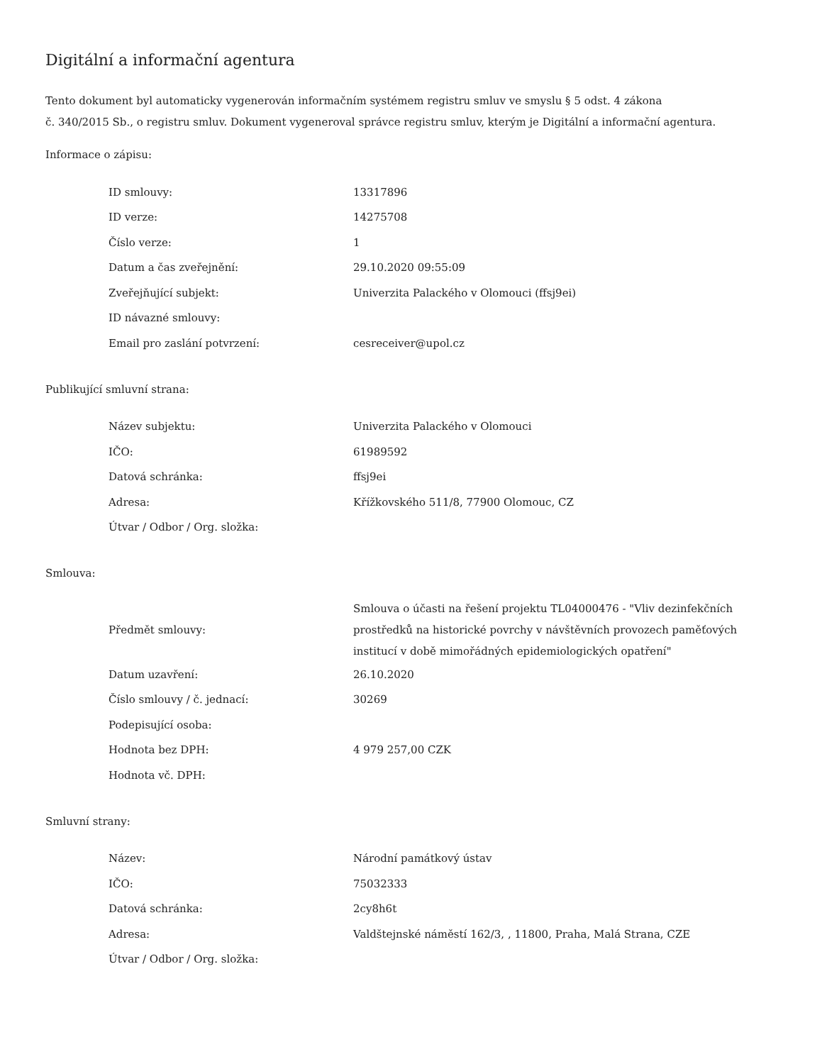Digitální a informační agentura
Tento dokument byl automaticky vygenerován informačním systémem registru smluv ve smyslu § 5 odst. 4 zákona
č. 340/2015 Sb., o registru smluv. Dokument vygeneroval správce registru smluv, kterým je Digitální a informační agentura.
Informace o zápisu:
| ID smlouvy: | 13317896 |
| ID verze: | 14275708 |
| Číslo verze: | 1 |
| Datum a čas zveřejnění: | 29.10.2020 09:55:09 |
| Zveřejňující subjekt: | Univerzita Palackého v Olomouci (ffsj9ei) |
| ID návazné smlouvy: | |
| Email pro zaslání potvrzení: | cesreceiver@upol.cz |
Publikující smluvní strana:
| Název subjektu: | Univerzita Palackého v Olomouci |
| IČO: | 61989592 |
| Datová schránka: | ffsj9ei |
| Adresa: | Křížkovského 511/8, 77900 Olomouc, CZ |
| Útvar / Odbor / Org. složka: | |
Smlouva:
| Předmět smlouvy: | Smlouva o účasti na řešení projektu TL04000476 - "Vliv dezinfekčních prostředků na historické povrchy v návštěvních provozech paměťových institucí v době mimořádných epidemiologických opatření" |
| Datum uzavření: | 26.10.2020 |
| Číslo smlouvy / č. jednací: | 30269 |
| Podepisující osoba: | |
| Hodnota bez DPH: | 4 979 257,00 CZK |
| Hodnota vč. DPH: | |
Smluvní strany:
| Název: | Národní památkový ústav |
| IČO: | 75032333 |
| Datová schránka: | 2cy8h6t |
| Adresa: | Valdštejnské náměstí 162/3, , 11800, Praha, Malá Strana, CZE |
| Útvar / Odbor / Org. složka: | |